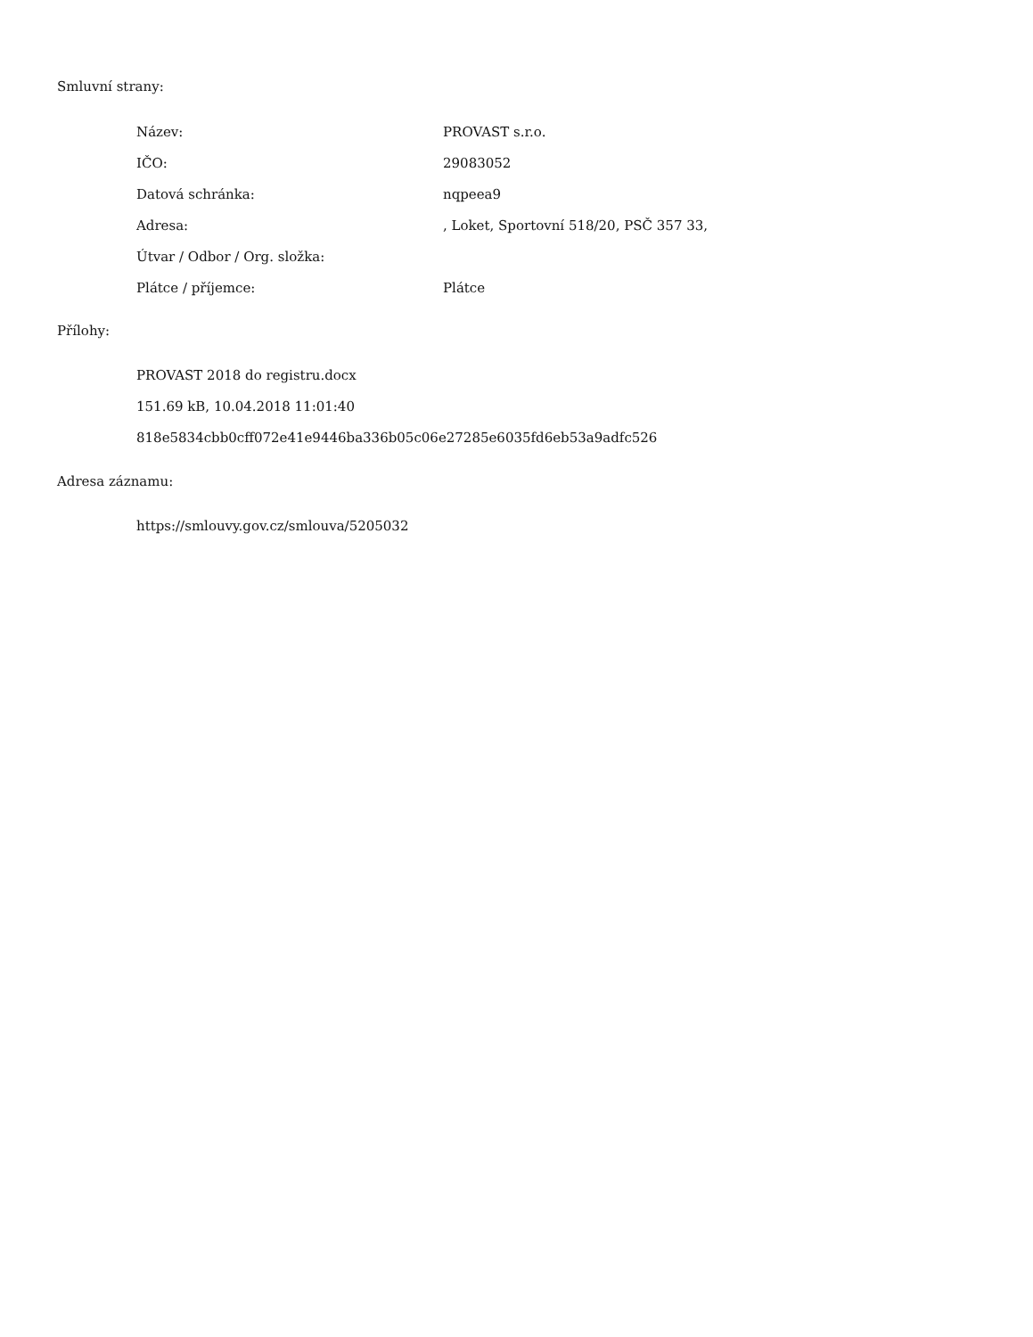Smluvní strany:
| Název: | PROVAST s.r.o. |
| IČO: | 29083052 |
| Datová schránka: | nqpeea9 |
| Adresa: | , Loket, Sportovní 518/20, PSČ 357 33, |
| Útvar / Odbor / Org. složka: | |
| Plátce / příjemce: | Plátce |
Přílohy:
PROVAST 2018 do registru.docx
151.69 kB, 10.04.2018 11:01:40
818e5834cbb0cff072e41e9446ba336b05c06e27285e6035fd6eb53a9adfc526
Adresa záznamu:
https://smlouvy.gov.cz/smlouva/5205032